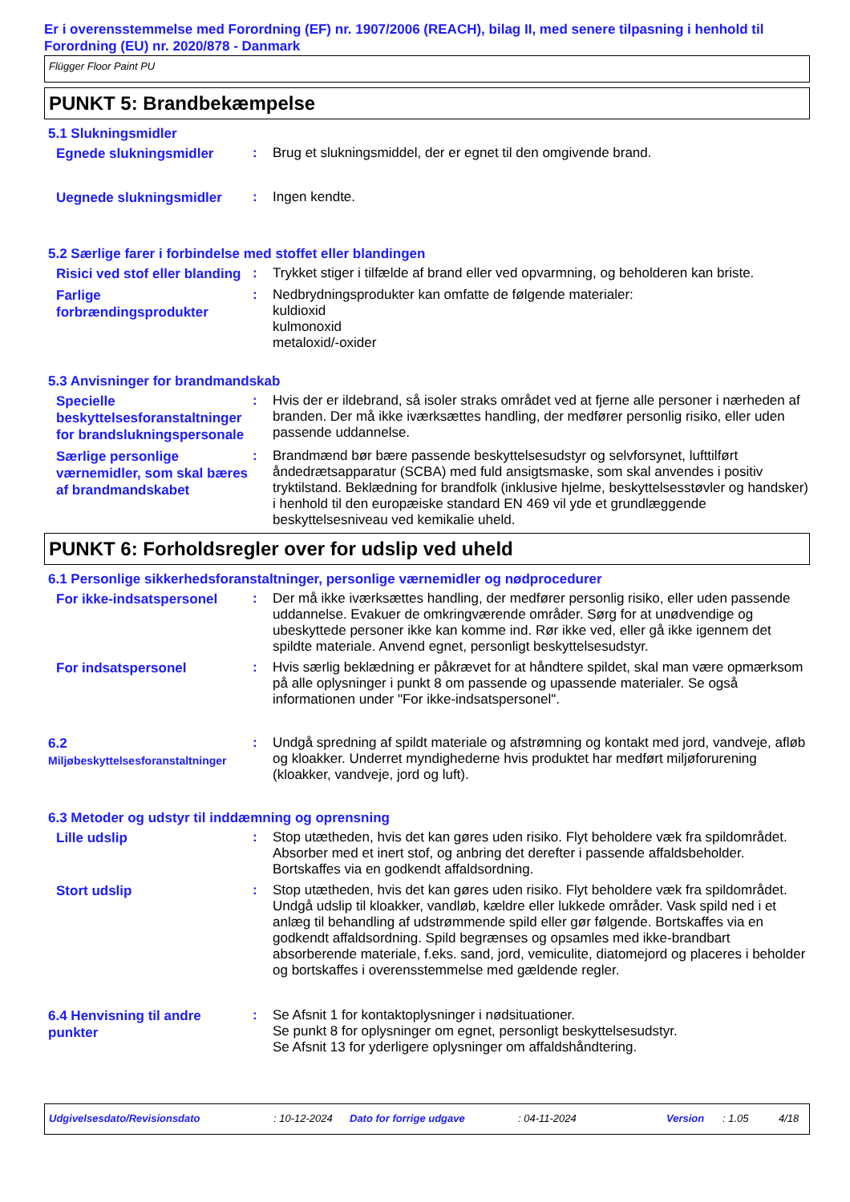Er i overensstemmelse med Forordning (EF) nr. 1907/2006 (REACH), bilag II, med senere tilpasning i henhold til Forordning (EU) nr. 2020/878 - Danmark
Flügger Floor Paint PU
PUNKT 5: Brandbekæmpelse
5.1 Slukningsmidler
Egnede slukningsmidler
: Brug et slukningsmiddel, der er egnet til den omgivende brand.
Uegnede slukningsmidler
: Ingen kendte.
5.2 Særlige farer i forbindelse med stoffet eller blandingen
Risici ved stof eller blanding
: Trykket stiger i tilfælde af brand eller ved opvarmning, og beholderen kan briste.
Farlige forbrændingsprodukter
: Nedbrydningsprodukter kan omfatte de følgende materialer:
kuldioxid
kulmonoxid
metaloxid/-oxider
5.3 Anvisninger for brandmandskab
Specielle beskyttelsesforanstaltninger for brandslukningspersonale
: Hvis der er ildebrand, så isoler straks området ved at fjerne alle personer i nærheden af branden. Der må ikke iværksættes handling, der medfører personlig risiko, eller uden passende uddannelse.
Særlige personlige værnemidler, som skal bæres af brandmandskabet
: Brandmænd bør bære passende beskyttelsesudstyr og selvforsynet, lufttilført åndedrætsapparatur (SCBA) med fuld ansigtsmaske, som skal anvendes i positiv tryktilstand. Beklædning for brandfolk (inklusive hjelme, beskyttelsesstøvler og handsker) i henhold til den europæiske standard EN 469 vil yde et grundlæggende beskyttelsesniveau ved kemikalie uheld.
PUNKT 6: Forholdsregler over for udslip ved uheld
6.1 Personlige sikkerhedsforanstaltninger, personlige værnemidler og nødprocedurer
For ikke-indsatspersonel
: Der må ikke iværksættes handling, der medfører personlig risiko, eller uden passende uddannelse. Evakuer de omkringværende områder. Sørg for at unødvendige og ubeskyttede personer ikke kan komme ind. Rør ikke ved, eller gå ikke igennem det spildte materiale. Anvend egnet, personligt beskyttelsesudstyr.
For indsatspersonel
: Hvis særlig beklædning er påkrævet for at håndtere spildet, skal man være opmærksom på alle oplysninger i punkt 8 om passende og upassende materialer. Se også informationen under "For ikke-indsatspersonel".
6.2
Miljøbeskyttelsesforanstaltninger
: Undgå spredning af spildt materiale og afstrømning og kontakt med jord, vandveje, afløb og kloakker. Underret myndighederne hvis produktet har medført miljøforurening (kloakker, vandveje, jord og luft).
6.3 Metoder og udstyr til inddæmning og oprensning
Lille udslip
: Stop utætheden, hvis det kan gøres uden risiko. Flyt beholdere væk fra spildområdet. Absorber med et inert stof, og anbring det derefter i passende affaldsbeholder. Bortskaffes via en godkendt affaldsordning.
Stort udslip
: Stop utætheden, hvis det kan gøres uden risiko. Flyt beholdere væk fra spildområdet. Undgå udslip til kloakker, vandløb, kældre eller lukkede områder. Vask spild ned i et anlæg til behandling af udstrømmende spild eller gør følgende. Bortskaffes via en godkendt affaldsordning. Spild begrænses og opsamles med ikke-brandbart absorberende materiale, f.eks. sand, jord, vemiculite, diatomejord og placeres i beholder og bortskaffes i overensstemmelse med gældende regler.
6.4 Henvisning til andre punkter
: Se Afsnit 1 for kontaktoplysninger i nødsituationer.
Se punkt 8 for oplysninger om egnet, personligt beskyttelsesudstyr.
Se Afsnit 13 for yderligere oplysninger om affaldshåndtering.
Udgivelsesdato/Revisionsdato: 10-12-2024 Dato for forrige udgave: 04-11-2024 Version: 1.05 4/18